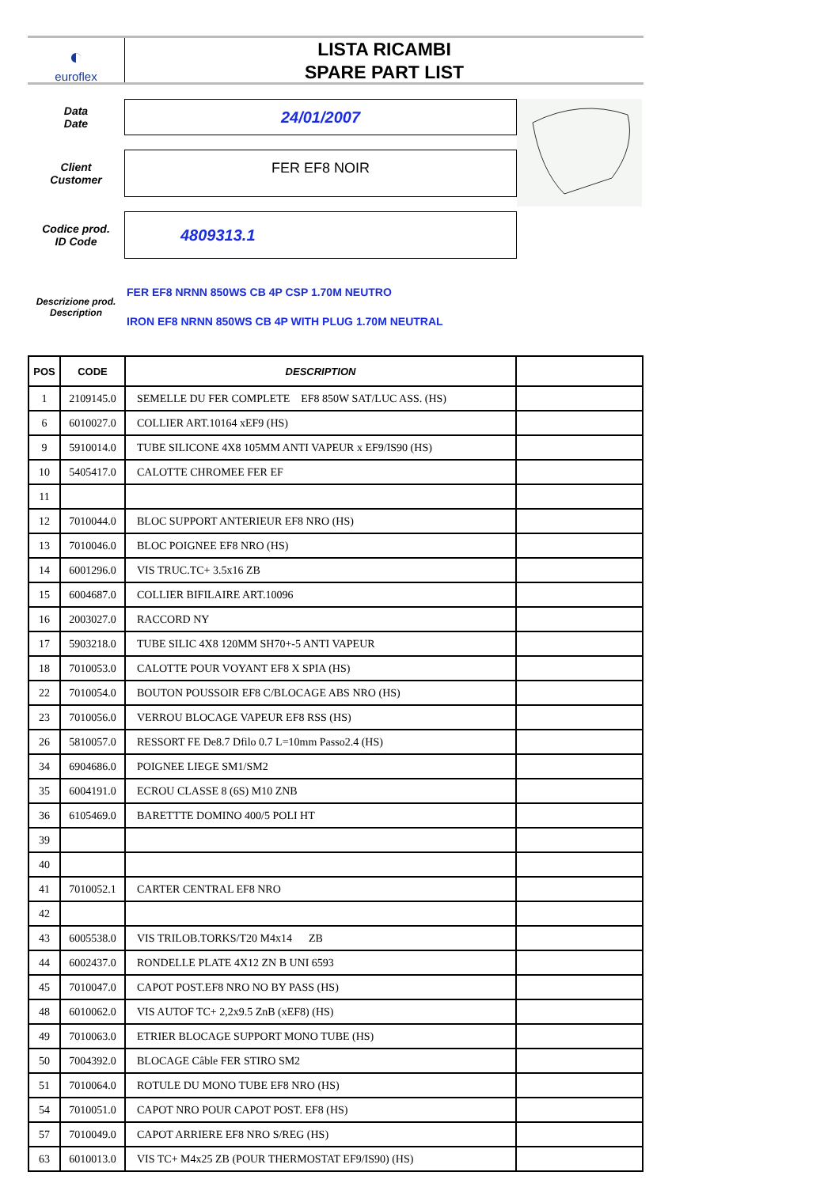◐
euroflex
LISTA RICAMBI
SPARE PART LIST
Data
Date
24/01/2007
Client
Customer
FER EF8 NOIR
Codice prod.
ID Code
4809313.1
Descrizione prod.
Description
FER EF8 NRNN 850WS CB 4P CSP 1.70M NEUTRO
IRON EF8 NRNN 850WS CB 4P WITH PLUG 1.70M NEUTRAL
| POS | CODE | DESCRIPTION | |
| --- | --- | --- | --- |
| 1 | 2109145.0 | SEMELLE DU FER COMPLETE EF8 850W SAT/LUC ASS. (HS) | |
| 6 | 6010027.0 | COLLIER ART.10164 xEF9 (HS) | |
| 9 | 5910014.0 | TUBE SILICONE 4X8 105MM ANTI VAPEUR x EF9/IS90 (HS) | |
| 10 | 5405417.0 | CALOTTE CHROMEE FER EF | |
| 11 | | | |
| 12 | 7010044.0 | BLOC SUPPORT ANTERIEUR EF8 NRO (HS) | |
| 13 | 7010046.0 | BLOC POIGNEE EF8 NRO (HS) | |
| 14 | 6001296.0 | VIS TRUC.TC+ 3.5x16 ZB | |
| 15 | 6004687.0 | COLLIER BIFILAIRE ART.10096 | |
| 16 | 2003027.0 | RACCORD NY | |
| 17 | 5903218.0 | TUBE SILIC 4X8 120MM SH70+-5 ANTI VAPEUR | |
| 18 | 7010053.0 | CALOTTE POUR VOYANT EF8 X SPIA (HS) | |
| 22 | 7010054.0 | BOUTON POUSSOIR EF8 C/BLOCAGE ABS NRO (HS) | |
| 23 | 7010056.0 | VERROU BLOCAGE VAPEUR EF8 RSS (HS) | |
| 26 | 5810057.0 | RESSORT FE De8.7 Dfilo 0.7 L=10mm Passo2.4 (HS) | |
| 34 | 6904686.0 | POIGNEE LIEGE SM1/SM2 | |
| 35 | 6004191.0 | ECROU CLASSE 8 (6S) M10 ZNB | |
| 36 | 6105469.0 | BARETTTE DOMINO 400/5 POLI HT | |
| 39 | | | |
| 40 | | | |
| 41 | 7010052.1 | CARTER CENTRAL EF8 NRO | |
| 42 | | | |
| 43 | 6005538.0 | VIS TRILOB.TORKS/T20 M4x14 ZB | |
| 44 | 6002437.0 | RONDELLE PLATE 4X12 ZN B UNI 6593 | |
| 45 | 7010047.0 | CAPOT POST.EF8 NRO NO BY PASS (HS) | |
| 48 | 6010062.0 | VIS AUTOF TC+ 2,2x9.5 ZnB (xEF8) (HS) | |
| 49 | 7010063.0 | ETRIER BLOCAGE SUPPORT MONO TUBE (HS) | |
| 50 | 7004392.0 | BLOCAGE Câble FER STIRO SM2 | |
| 51 | 7010064.0 | ROTULE DU MONO TUBE EF8 NRO (HS) | |
| 54 | 7010051.0 | CAPOT NRO POUR CAPOT POST. EF8 (HS) | |
| 57 | 7010049.0 | CAPOT ARRIERE EF8 NRO S/REG (HS) | |
| 63 | 6010013.0 | VIS TC+ M4x25 ZB (POUR THERMOSTAT EF9/IS90) (HS) | |